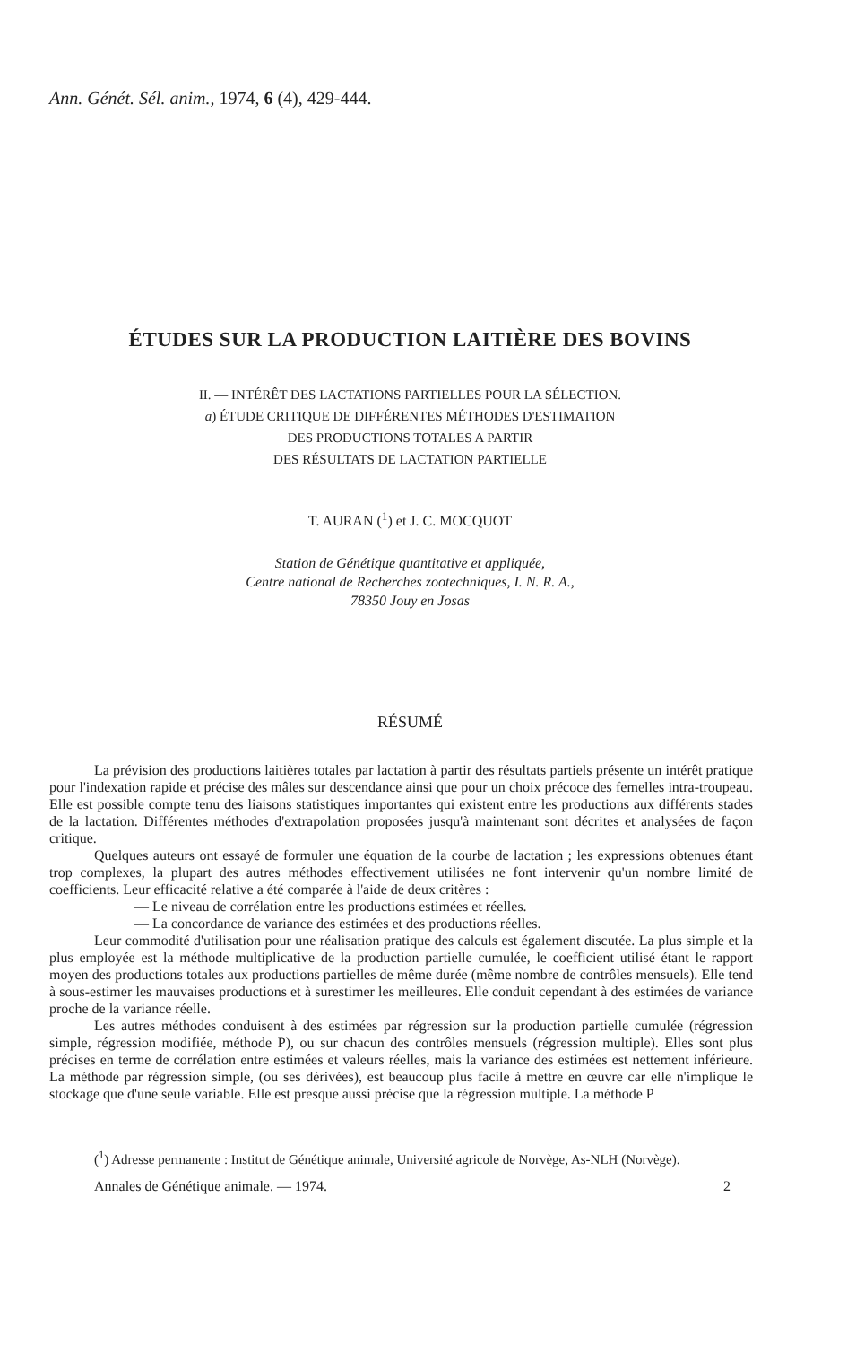Ann. Génét. Sél. anim., 1974, 6 (4), 429-444.
ÉTUDES SUR LA PRODUCTION LAITIÈRE DES BOVINS
II. — INTÉRÊT DES LACTATIONS PARTIELLES POUR LA SÉLECTION.
a) ÉTUDE CRITIQUE DE DIFFÉRENTES MÉTHODES D'ESTIMATION
DES PRODUCTIONS TOTALES A PARTIR
DES RÉSULTATS DE LACTATION PARTIELLE
T. AURAN (<sup>1</sup>) et J. C. MOCQUOT
Station de Génétique quantitative et appliquée,
Centre national de Recherches zootechniques, I. N. R. A.,
78350 Jouy en Josas
RÉSUMÉ
La prévision des productions laitières totales par lactation à partir des résultats partiels présente un intérêt pratique pour l'indexation rapide et précise des mâles sur descendance ainsi que pour un choix précoce des femelles intra-troupeau. Elle est possible compte tenu des liaisons statistiques importantes qui existent entre les productions aux différents stades de la lactation. Différentes méthodes d'extrapolation proposées jusqu'à maintenant sont décrites et analysées de façon critique.
Quelques auteurs ont essayé de formuler une équation de la courbe de lactation ; les expressions obtenues étant trop complexes, la plupart des autres méthodes effectivement utilisées ne font intervenir qu'un nombre limité de coefficients. Leur efficacité relative a été comparée à l'aide de deux critères :
— Le niveau de corrélation entre les productions estimées et réelles.
— La concordance de variance des estimées et des productions réelles.
Leur commodité d'utilisation pour une réalisation pratique des calculs est également discutée. La plus simple et la plus employée est la méthode multiplicative de la production partielle cumulée, le coefficient utilisé étant le rapport moyen des productions totales aux productions partielles de même durée (même nombre de contrôles mensuels). Elle tend à sous-estimer les mauvaises productions et à surestimer les meilleures. Elle conduit cependant à des estimées de variance proche de la variance réelle.
Les autres méthodes conduisent à des estimées par régression sur la production partielle cumulée (régression simple, régression modifiée, méthode P), ou sur chacun des contrôles mensuels (régression multiple). Elles sont plus précises en terme de corrélation entre estimées et valeurs réelles, mais la variance des estimées est nettement inférieure. La méthode par régression simple, (ou ses dérivées), est beaucoup plus facile à mettre en œuvre car elle n'implique le stockage que d'une seule variable. Elle est presque aussi précise que la régression multiple. La méthode P
(<sup>1</sup>) Adresse permanente : Institut de Génétique animale, Université agricole de Norvège, As-NLH (Norvège).
Annales de Génétique animale. — 1974. 2